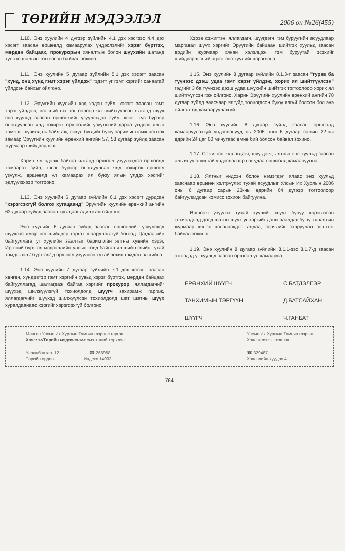ТӨРИЙН МЭДЭЭЛЭЛ
2006 он №26(455)
1.10. Энэ хуулийн 4 дүгээр зүйлийн 4.1 дэх хэсгээс 4.4 дэх хэсэгт заасан өршөөлд хамаарулах үндэслэлийг хэрэг бүртгэх, мөрдөн байцаах, прокурорын хяналтын болон шүүхийн шатанд тус тус шалган тогтоосон байвал зохино.
1.11. Энэ хуулийн 5 дугаар зүйлийн 5.1 дэх хэсэгт заасан "хүнд, онц хүнд гэмт хэрэг үйлдэж" гэдэгт уг гэмт хэргийг санаатай үйлдсэн байхыг ойлгоно.
1.12. Эрүүгийн хуулийн хэд хэдэн зүйл, хэсэгт заасан гэмт хэрэг үйлдэж, нэг шийтгэх тогтоолоор ял шийтгүүлсэн ялтанд шүүх энэ хуульд заасан өршөөлийг үзүүлэхдээ зүйл, хэсэг тус бүрээр оногдуулсан ялд тохирох өршөөлийг үзүүлсний дараа үлдсэн ялын хэмжээг хүчинд нь байлгаж, эсхүл бүгдийг буюу заримыг нэмж нэгтгэх замаар Эрүүгийн хуулийн ерөнхий ангийн 57, 58 дугаар зүйлд заасан журмаар шийдвэрлэнэ.
Харин ял эдэлж байгаа ялтанд өршөөл үзүүлэхдээ өршөөлд хамаарах зүйл, хэсэг бүрээр оногдуулсан ялд тохирох өршөөл үзүүлж, өршөөлд үл хамаарах ял буюу ялын үлдэх хэсгийг эдлүүлэхээр тогтооно.
1.13. Энэ хуулийн 6 дугаар зүйлийн 6.1 дэх хэсэгт дурдсан "хэрэгсэхгүй болгох хугацаанд" Эрүүгийн хуулийн ерөнхий ангийн 63 дугаар зүйлд заасан хугацааг адилтгаж ойлгоно.
Энэ хуулийн 6 дугаар зүйлд заасан өршөөлийг үзүүлэхэд шүүхээс ямар нэг шийдвэр гаргах шаардлагагүй бөгөөд Цагдаагийн байгууллага уг хуулийн заалтыг баримтлан ялтны хувийн хэрэг, Иргэний бүртгэл мэдээллийн улсын төвд байгаа ял шийтгэлийн тухай тэмдэглэл / бүртгэл/-д өршөөл үзүүлсэн тухай зохих тэмдэглэл хийнэ.
1.14. Энэ хуулийн 7 дугаар зүйлийн 7.1 дэх хэсэгт заасан хөнгөн, хүндэвтэр гэмт хэргийн хувьд хэрэг бүртгэх, мөрдөн байцаах байгууллагад шалгагдаж байгаа хэргийг прокурор, яллагдагчийг шүүхэд шилжүүлэгүй тохиолдолд шүүгч захирамж гаргаж, яллагдагчийг шүүхэд шилжүүлсэн тохиолдолд шат шатны шүүх хуралдаанаас хэргийг хэрэгсэхгүй болгоно.
Хэрэв сэжигтэн, яллагдагч, шүүгдэгч гэм буруугийн асуудлаар маргавал шүүх хэргийг Эрүүгийн байцаан шийтгэх хуульд заасан ердийн журмаар хянан хэлэлцэж, гэм буруутай эсэхийг шийдвэрлэсний эцэст энэ хуулийг хэрэглэнэ.
1.15. Энэ хуулийн 8 дугаар зүйлийн 8.1.3-т заасан "гурав ба түүнээс дээш удаа гэмт хэрэг үйлдэж, хорих ял шийтгүүлсэн" гэдгийг 3 ба түүнээс дээш удаа шүүхийн шийтгэх тогтоолоор хорих ял шийтгүүлсэн гэж ойлгоно. Харин Эрүүгийн хуулийн ерөнхий ангийн 78 дугаар зүйлд заасчаар ялгүйд тооцогдсон буюу ялгүй болсон бол энэ ойлголтод хамааруулахгүй.
1.16. Энэ хуулийн 8 дугаар зүйлд заасан өршөөлд хамааруулахгүй үндэслэлүүд нь 2006 оны 6 дугаар сарын 22-ны өдрийн 24 цаг 00 минутаас өмнө бий болсон байвал зохино.
1.17. Сэжигтэн, яллагдагч, шүүгдэгч, ялтныг энэ хуульд заасан аль илүү ашигтай үндэслэлээр нэг удаа өршөөлд хамааруулна.
1.18. Ялтныг үндсэн болон нэмэгдэл ялаас энэ хуульд заасчаар өршөөн хэлтрүүлэх тухай асуудлыг Улсын Их Хурлын 2006 оны 6 дугаар сарын 23-ны өдрийн 64 дүгээр тогтоолоор байгуулагдсан комисс зохион байгуулна.
Өршөөл үзүүлэх тухай хуулийг шүүх буруу хэрэглэсэн тохиолдолд дээд шатны шүүх уг хэргийг давж заалдах буюу хяналтын журмаар хянан хэлэлцэхдээ алдаа, зөрчлийг залруулан зөвтгөж байвал зохино.
1.19. Энэ хуулийн 8 дугаар зүйлийн 8.1.1-ээс 8.1.7-д заасан этгээдэд уг хуульд заасан өршөөл үл хамаарна.
ЕРӨНХИЙ ШҮҮГЧ С.БАТДЭЛГЭР ТАНХИМЫН ТЭРГҮҮН Д.БАТСАЙХАН ШҮҮГЧ Ч.ГАНБАТ
Монгол Улсын Их Хурлын Тамгын газраас гаргав.
Хаяг: <<Төрийн мэдээлэл>> эмхтгэлийн эрхлэл.
Улаанбаатар- 12 ☎ 265958
Төрийн ордон Индекс 14003
Улсын Их Хурлын Тамгын газрын
Хэвлэх хэсэгт хэвлэв.
☎ 329487
Хэвлэлийн хуудас 4
764